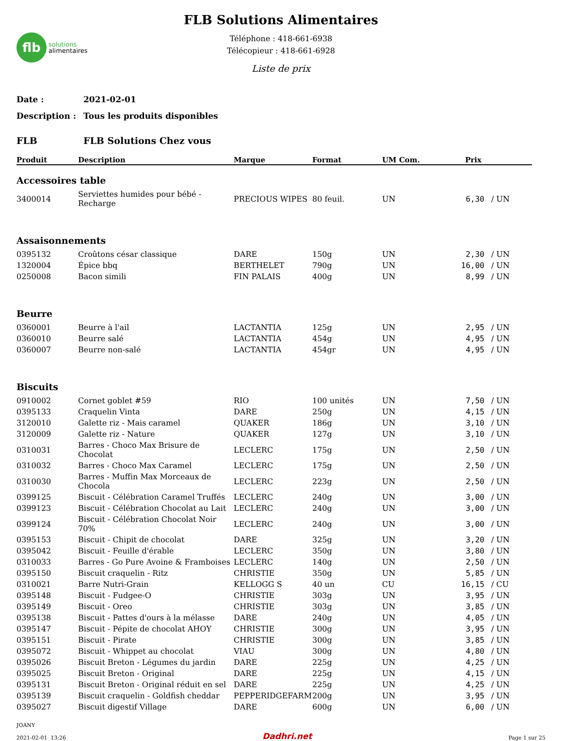flb
solutions
alimentaires
FLB Solutions Alimentaires
Téléphone : 418-661-6938
Télécopieur : 418-661-6928
Liste de prix
Date : 2021-02-01
Description : Tous les produits disponibles
FLB FLB Solutions Chez vous
| Produit | Description | Marque | Format | UM Com. | Prix | |
| --- | --- | --- | --- | --- | --- | --- |
| Accessoires table | | | | | | |
| 3400014 | Serviettes humides pour bébé - Recharge | PRECIOUS WIPES | 80 feuil. | UN | 6,30 | / UN |
| Assaisonnements | | | | | | |
| 0395132 | Croûtons césar classique | DARE | 150g | UN | 2,30 | / UN |
| 1320004 | Épice bbq | BERTHELET | 790g | UN | 16,00 | / UN |
| 0250008 | Bacon simili | FIN PALAIS | 400g | UN | 8,99 | / UN |
| Beurre | | | | | | |
| 0360001 | Beurre à l'ail | LACTANTIA | 125g | UN | 2,95 | / UN |
| 0360010 | Beurre salé | LACTANTIA | 454g | UN | 4,95 | / UN |
| 0360007 | Beurre non-salé | LACTANTIA | 454gr | UN | 4,95 | / UN |
| Biscuits | | | | | | |
| 0910002 | Cornet goblet #59 | RIO | 100 unités | UN | 7,50 | / UN |
| 0395133 | Craquelin Vinta | DARE | 250g | UN | 4,15 | / UN |
| 3120010 | Galette riz - Mais caramel | QUAKER | 186g | UN | 3,10 | / UN |
| 3120009 | Galette riz - Nature | QUAKER | 127g | UN | 3,10 | / UN |
| 0310031 | Barres - Choco Max Brisure de Chocolat | LECLERC | 175g | UN | 2,50 | / UN |
| 0310032 | Barres - Choco Max Caramel | LECLERC | 175g | UN | 2,50 | / UN |
| 0310030 | Barres - Muffin Max Morceaux de Chocola | LECLERC | 223g | UN | 2,50 | / UN |
| 0399125 | Biscuit - Célébration Caramel Truffés | LECLERC | 240g | UN | 3,00 | / UN |
| 0399123 | Biscuit - Célébration Chocolat au Lait | LECLERC | 240g | UN | 3,00 | / UN |
| 0399124 | Biscuit - Célébration Chocolat Noir 70% | LECLERC | 240g | UN | 3,00 | / UN |
| 0395153 | Biscuit - Chipit de chocolat | DARE | 325g | UN | 3,20 | / UN |
| 0395042 | Biscuit - Feuille d'érable | LECLERC | 350g | UN | 3,80 | / UN |
| 0310033 | Barres - Go Pure Avoine & Framboises | LECLERC | 140g | UN | 2,50 | / UN |
| 0395150 | Biscuit craquelin - Ritz | CHRISTIE | 350g | UN | 5,85 | / UN |
| 0310021 | Barre Nutri-Grain | KELLOGG S | 40 un | CU | 16,15 | / CU |
| 0395148 | Biscuit - Fudgee-O | CHRISTIE | 303g | UN | 3,95 | / UN |
| 0395149 | Biscuit - Oreo | CHRISTIE | 303g | UN | 3,85 | / UN |
| 0395138 | Biscuit - Pattes d'ours à la mélasse | DARE | 240g | UN | 4,05 | / UN |
| 0395147 | Biscuit - Pépite de chocolat AHOY | CHRISTIE | 300g | UN | 3,95 | / UN |
| 0395151 | Biscuit - Pirate | CHRISTIE | 300g | UN | 3,85 | / UN |
| 0395072 | Biscuit - Whippet au chocolat | VIAU | 300g | UN | 4,80 | / UN |
| 0395026 | Biscuit Breton - Légumes du jardin | DARE | 225g | UN | 4,25 | / UN |
| 0395025 | Biscuit Breton - Original | DARE | 225g | UN | 4,15 | / UN |
| 0395131 | Biscuit Breton - Original réduit en sel | DARE | 225g | UN | 4,25 | / UN |
| 0395139 | Biscuit craquelin - Goldfish cheddar | PEPPERIDGEFARM | 200g | UN | 3,95 | / UN |
| 0395027 | Biscuit digestif Village | DARE | 600g | UN | 6,00 | / UN |
JOANY
2021-02-01 13:26
Dadhri.net
Page 1 sur 25